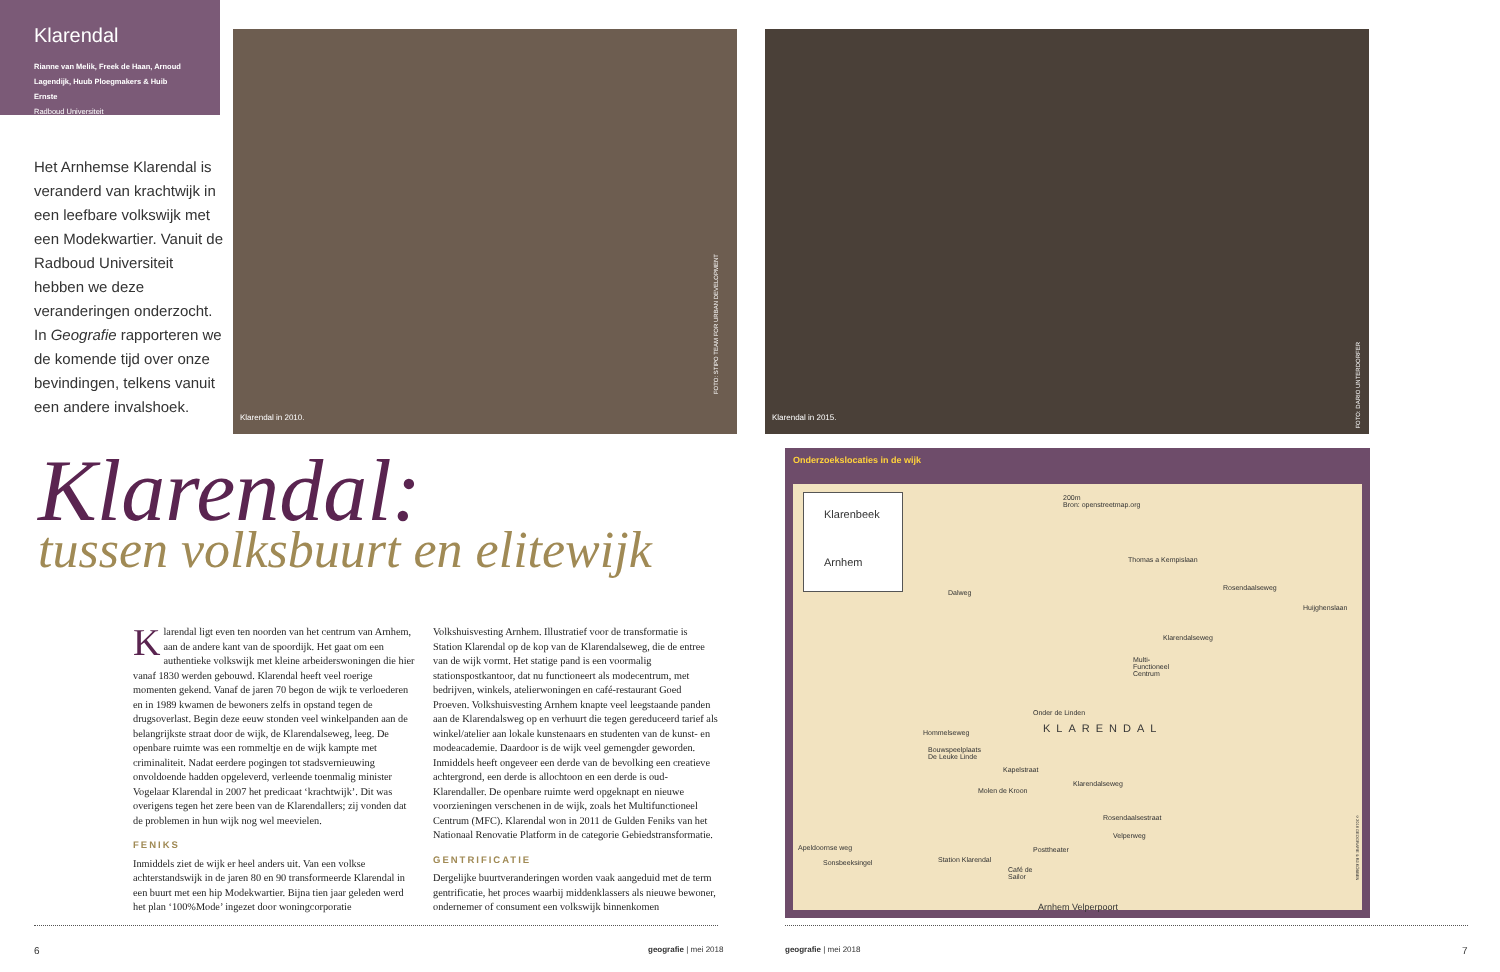Klarendal
Rianne van Melik, Freek de Haan, Arnoud Lagendijk, Huub Ploegmakers & Huib Ernste
Radboud Universiteit
Het Arnhemse Klarendal is veranderd van krachtwijk in een leefbare volkswijk met een Modekwartier. Vanuit de Radboud Universiteit hebben we deze veranderingen onderzocht. In Geografie rapporteren we de komende tijd over onze bevindingen, telkens vanuit een andere invalshoek.
Klarendal in 2010.
FOTO: STIPO TEAM FOR URBAN DEVELOPMENT
Klarendal:
tussen volksbuurt en elitewijk
Klarendal ligt even ten noorden van het centrum van Arnhem, aan de andere kant van de spoordijk. Het gaat om een authentieke volkswijk met kleine arbeiderswoningen die hier vanaf 1830 werden gebouwd. Klarendal heeft veel roerige momenten gekend. Vanaf de jaren 70 begon de wijk te verloederen en in 1989 kwamen de bewoners zelfs in opstand tegen de drugsoverlast. Begin deze eeuw stonden veel winkelpanden aan de belangrijkste straat door de wijk, de Klarendalseweg, leeg. De openbare ruimte was een rommeltje en de wijk kampte met criminaliteit. Nadat eerdere pogingen tot stadsvernieuwing onvoldoende hadden opgeleverd, verleende toenmalig minister Vogelaar Klarendal in 2007 het predicaat ‘krachtwijk’. Dit was overigens tegen het zere been van de Klarendallers; zij vonden dat de problemen in hun wijk nog wel meevielen.
FENIKS
Inmiddels ziet de wijk er heel anders uit. Van een volkse achterstandswijk in de jaren 80 en 90 transformeerde Klarendal in een buurt met een hip Modekwartier. Bijna tien jaar geleden werd het plan ‘100%Mode’ ingezet door woningcorporatie Volkshuisvesting Arnhem. Illustratief voor de transformatie is Station Klarendal op de kop van de Klarendalseweg, die de entree van de wijk vormt. Het statige pand is een voormalig stationspostkantoor, dat nu functioneert als modecentrum, met bedrijven, winkels, atelierwoningen en café-restaurant Goed Proeven. Volkshuisvesting Arnhem knapte veel leegstaande panden aan de Klarendalsweg op en verhuurt die tegen gereduceerd tarief als winkel/atelier aan lokale kunstenaars en studenten van de kunst- en modeacademie. Daardoor is de wijk veel gemengder geworden. Inmiddels heeft ongeveer een derde van de bevolking een creatieve achtergrond, een derde is allochtoon en een derde is oud-Klarendaller. De openbare ruimte werd opgeknapt en nieuwe voorzieningen verschenen in de wijk, zoals het Multifunctioneel Centrum (MFC). Klarendal won in 2011 de Gulden Feniks van het Nationaal Renovatie Platform in de categorie Gebiedstransformatie.
GENTRIFICATIE
Dergelijke buurtveranderingen worden vaak aangeduid met de term gentrificatie, het proces waarbij middenklassers als nieuwe bewoner, ondernemer of consument een volkswijk binnenkomen
6 geografie | mei 2018
Klarendal in 2015.
FOTO: DARIO UNTERDORFER
Onderzoekslocaties in de wijk
Klarenbeek
Arnhem
200m
Bron: openstreetmap.org
Thomas a Kempislaan
Dalweg
Multi-
Functioneel
Centrum
Onder de Linden
KLARENDAL
Hommelseweg
Bouwspeelplaats
De Leuke Linde
Kapelstraat
Klarendalseweg
Molen de Kroon
Rosendaalsestraat
Rosendaalseweg
Huijghenslaan
Klarendalseweg
Velperweg
Posttheater
Station Klarendal
Café de
Sailor
Sonsbeeksingel
Apeldoornse weg
Arnhem Velperpoort
©2018 GEOGRAFIE & RJ.KÖBBEN
geografie | mei 2018 7